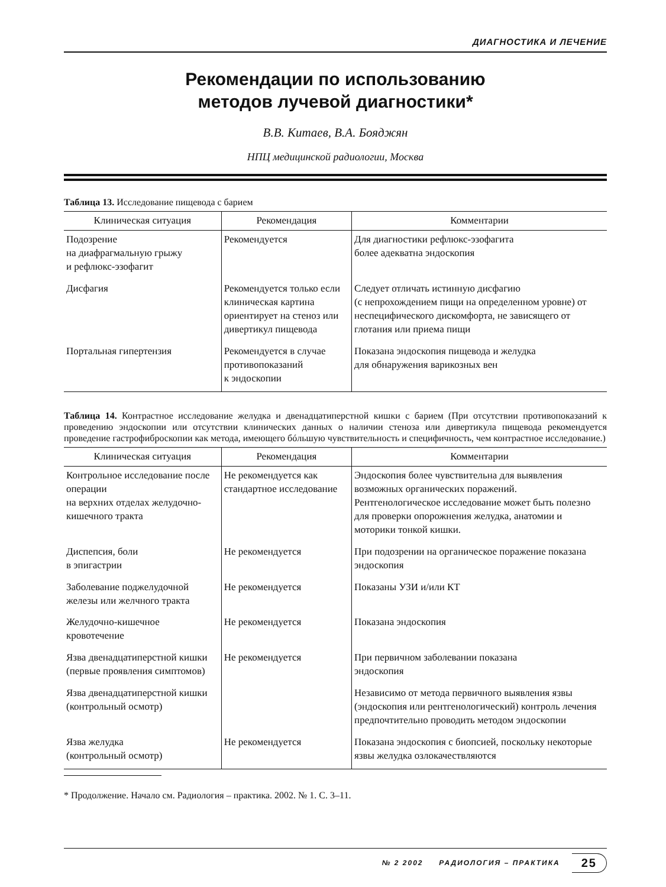ДИАГНОСТИКА И ЛЕЧЕНИЕ
Рекомендации по использованию
методов лучевой диагностики*
В.В. Китаев, В.А. Бояджян
НПЦ медицинской радиологии, Москва
Таблица 13. Исследование пищевода с барием
| Клиническая ситуация | Рекомендация | Комментарии |
| --- | --- | --- |
| Подозрение на диафрагмальную грыжу и рефлюкс-эзофагит | Рекомендуется | Для диагностики рефлюкс-эзофагита более адекватна эндоскопия |
| Дисфагия | Рекомендуется только если клиническая картина ориентирует на стеноз или дивертикул пищевода | Следует отличать истинную дисфагию (с непрохождением пищи на определенном уровне) от неспецифического дискомфорта, не зависящего от глотания или приема пищи |
| Портальная гипертензия | Рекомендуется в случае противопоказаний к эндоскопии | Показана эндоскопия пищевода и желудка для обнаружения варикозных вен |
Таблица 14. Контрастное исследование желудка и двенадцатиперстной кишки с барием (При отсутствии противопоказаний к проведению эндоскопии или отсутствии клинических данных о наличии стеноза или дивертикула пищевода рекомендуется проведение гастрофиброскопии как метода, имеющего бóльшую чувствительность и специфичность, чем контрастное исследование.)
| Клиническая ситуация | Рекомендация | Комментарии |
| --- | --- | --- |
| Контрольное исследование после операции на верхних отделах желудочно-кишечного тракта | Не рекомендуется как стандартное исследование | Эндоскопия более чувствительна для выявления возможных органических поражений. Рентгенологическое исследование может быть полезно для проверки опорожнения желудка, анатомии и моторики тонкой кишки. |
| Диспепсия, боли в эпигастрии | Не рекомендуется | При подозрении на органическое поражение показана эндоскопия |
| Заболевание поджелудочной железы или желчного тракта | Не рекомендуется | Показаны УЗИ и/или КТ |
| Желудочно-кишечное кровотечение | Не рекомендуется | Показана эндоскопия |
| Язва двенадцатиперстной кишки (первые проявления симптомов) | Не рекомендуется | При первичном заболевании показана эндоскопия |
| Язва двенадцатиперстной кишки (контрольный осмотр) | | Независимо от метода первичного выявления язвы (эндоскопия или рентгенологический) контроль лечения предпочтительно проводить методом эндоскопии |
| Язва желудка (контрольный осмотр) | Не рекомендуется | Показана эндоскопия с биопсией, поскольку некоторые язвы желудка озлокачествляются |
* Продолжение. Начало см. Радиология – практика. 2002. № 1. С. 3–11.
№ 2 2002 РАДИОЛОГИЯ – ПРАКТИКА 25